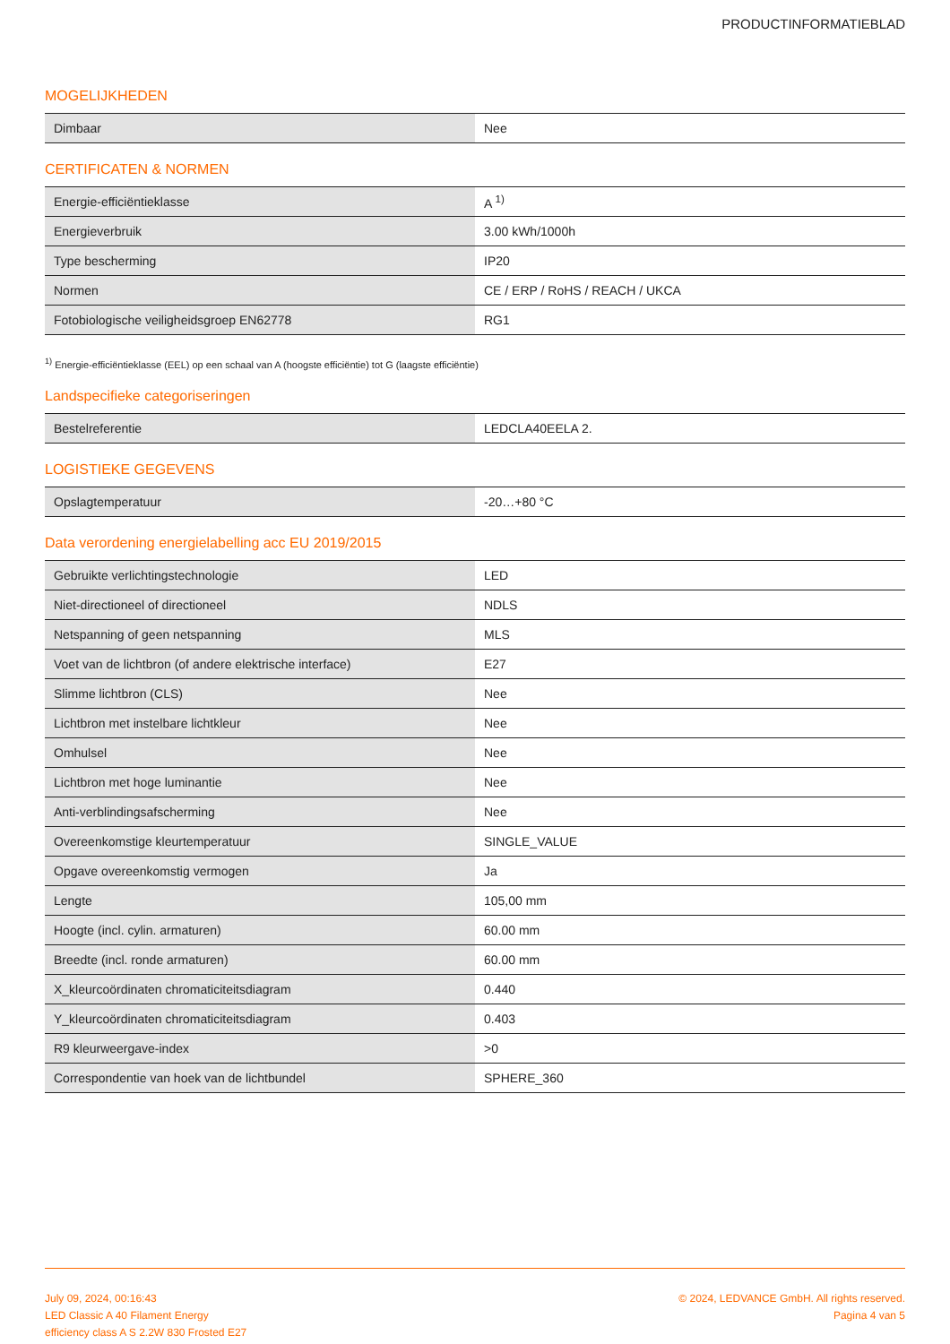PRODUCTINFORMATIEBLAD
MOGELIJKHEDEN
| Dimbaar | Nee |
CERTIFICATEN & NORMEN
| Energie-efficiëntieklasse | A <sup>1)</sup> |
| Energieverbruik | 3.00 kWh/1000h |
| Type bescherming | IP20 |
| Normen | CE / ERP / RoHS / REACH / UKCA |
| Fotobiologische veiligheidsgroep EN62778 | RG1 |
<sup>1)</sup> Energie-efficiëntieklasse (EEL) op een schaal van A (hoogste efficiëntie) tot G (laagste efficiëntie)
Landspecifieke categoriseringen
| Bestelreferentie | LEDCLA40EELA 2. |
LOGISTIEKE GEGEVENS
| Opslagtemperatuur | -20…+80 °C |
Data verordening energielabelling acc EU 2019/2015
| Gebruikte verlichtingstechnologie | LED |
| Niet-directioneel of directioneel | NDLS |
| Netspanning of geen netspanning | MLS |
| Voet van de lichtbron (of andere elektrische interface) | E27 |
| Slimme lichtbron (CLS) | Nee |
| Lichtbron met instelbare lichtkleur | Nee |
| Omhulsel | Nee |
| Lichtbron met hoge luminantie | Nee |
| Anti-verblindingsafscherming | Nee |
| Overeenkomstige kleurtemperatuur | SINGLE_VALUE |
| Opgave overeenkomstig vermogen | Ja |
| Lengte | 105,00 mm |
| Hoogte (incl. cylin. armaturen) | 60.00 mm |
| Breedte (incl. ronde armaturen) | 60.00 mm |
| X_kleurcoördinaten chromaticiteitsdiagram | 0.440 |
| Y_kleurcoördinaten chromaticiteitsdiagram | 0.403 |
| R9 kleurweergave-index | >0 |
| Correspondentie van hoek van de lichtbundel | SPHERE_360 |
July 09, 2024, 00:16:43
LED Classic A 40 Filament Energy
efficiency class A S 2.2W 830 Frosted E27
© 2024, LEDVANCE GmbH. All rights reserved.
Pagina 4 van 5